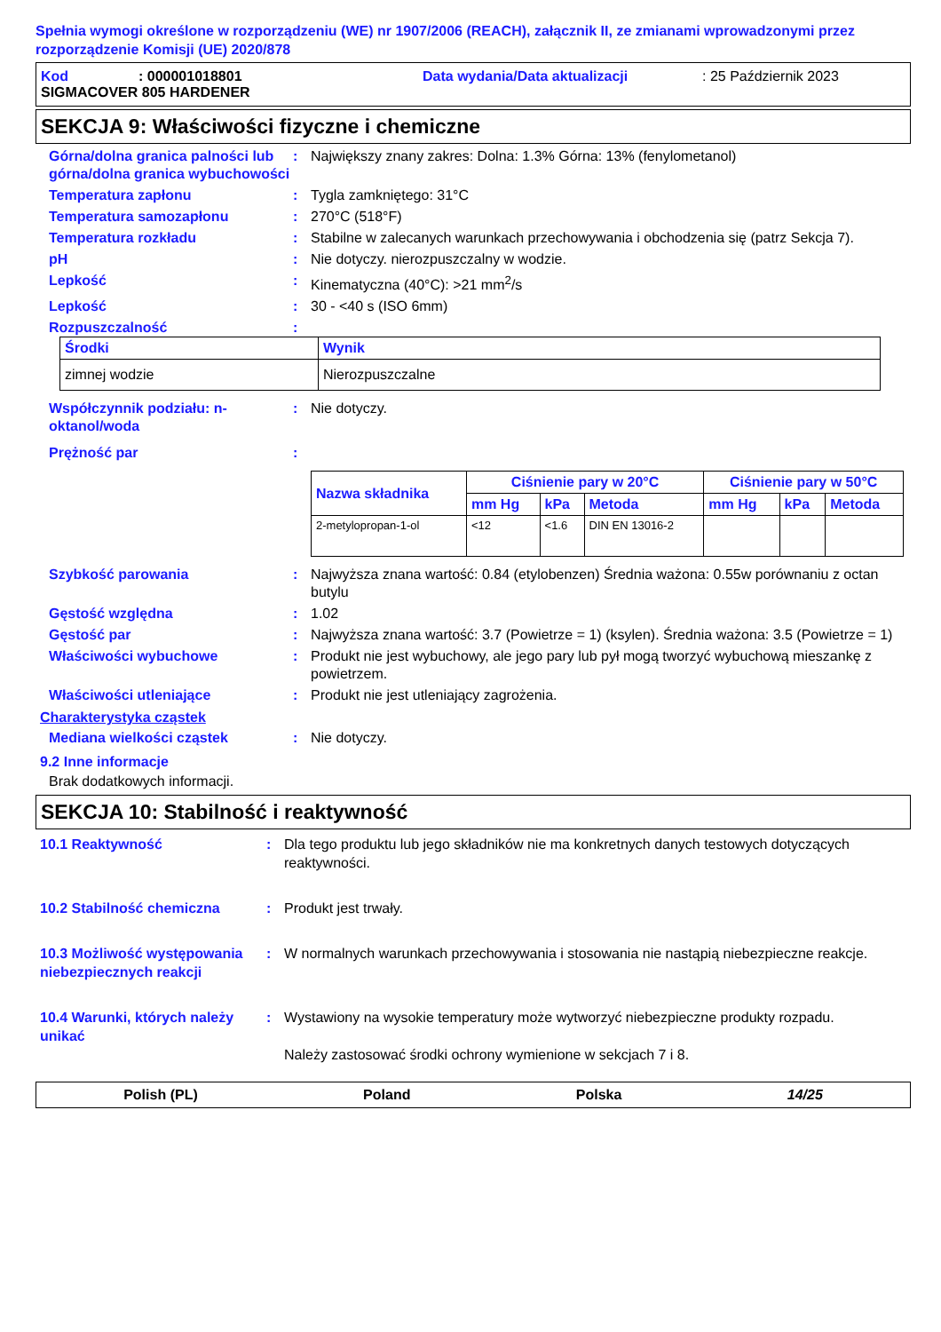Spełnia wymogi określone w rozporządzeniu (WE) nr 1907/2006 (REACH), załącznik II, ze zmianami wprowadzonymi przez rozporządzenie Komisji (UE) 2020/878
Kod: 000001018801 Data wydania/Data aktualizacji: 25 Październik 2023
SIGMACOVER 805 HARDENER
SEKCJA 9: Właściwości fizyczne i chemiczne
Górna/dolna granica palności lub górna/dolna granica wybuchowości
: Największy znany zakres: Dolna: 1.3% Górna: 13% (fenylometanol)
Temperatura zapłonu : Tygla zamkniętego: 31°C
Temperatura samozapłonu : 270°C (518°F)
Temperatura rozkładu : Stabilne w zalecanych warunkach przechowywania i obchodzenia się (patrz Sekcja 7).
pH : Nie dotyczy. nierozpuszczalny w wodzie.
Lepkość : Kinematyczna (40°C): >21 mm<sup>2</sup>/s
Lepkość : 30 - <40 s (ISO 6mm)
Rozpuszczalność :
| Środki | Wynik |
| --- | --- |
| zimnej wodzie | Nierozpuszczalne |
Współczynnik podziału: n-oktanol/woda
: Nie dotyczy.
Prężność par :
| Nazwa składnika | Ciśnienie pary w 20°C | | | Ciśnienie pary w 50°C | | |
| --- | --- | --- | --- | --- | --- | --- |
| | mm Hg | kPa | Metoda | mm Hg | kPa | Metoda |
| 2-metylopropan-1-ol | <12 | <1.6 | DIN EN 13016-2 | | | |
Szybkość parowania : Najwyższa znana wartość: 0.84 (etylobenzen) Średnia ważona: 0.55w porównaniu z octan butylu
Gęstość względna : 1.02
Gęstość par : Najwyższa znana wartość: 3.7 (Powietrze = 1) (ksylen). Średnia ważona: 3.5 (Powietrze = 1)
Właściwości wybuchowe : Produkt nie jest wybuchowy, ale jego pary lub pył mogą tworzyć wybuchową mieszankę z powietrzem.
Właściwości utleniające : Produkt nie jest utleniający zagrożenia.
Charakterystyka cząstek
Mediana wielkości cząstek : Nie dotyczy.
9.2 Inne informacje
Brak dodatkowych informacji.
SEKCJA 10: Stabilność i reaktywność
10.1 Reaktywność : Dla tego produktu lub jego składników nie ma konkretnych danych testowych dotyczących reaktywności.
10.2 Stabilność chemiczna : Produkt jest trwały.
10.3 Możliwość występowania niebezpiecznych reakcji
: W normalnych warunkach przechowywania i stosowania nie nastąpią niebezpieczne reakcje.
10.4 Warunki, których należy unikać
: Wystawiony na wysokie temperatury może wytworzyć niebezpieczne produkty rozpadu.
Należy zastosować środki ochrony wymienione w sekcjach 7 i 8.
Polish (PL) Poland Polska 14/25